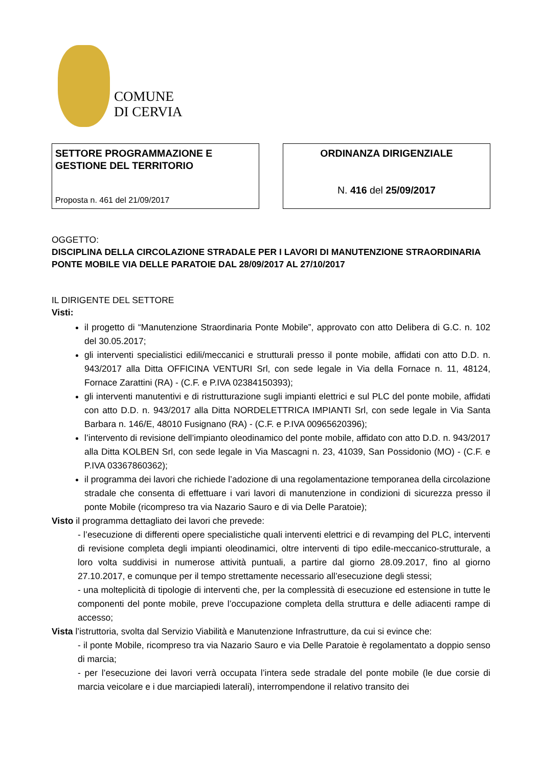COMUNE
DI CERVIA
SETTORE PROGRAMMAZIONE E
GESTIONE DEL TERRITORIO
Proposta n. 461 del 21/09/2017
ORDINANZA DIRIGENZIALE
N. 416 del 25/09/2017
OGGETTO:
DISCIPLINA DELLA CIRCOLAZIONE STRADALE PER I LAVORI DI MANUTENZIONE STRAORDINARIA PONTE MOBILE VIA DELLE PARATOIE DAL 28/09/2017 AL 27/10/2017
IL DIRIGENTE DEL SETTORE
Visti:
il progetto di “Manutenzione Straordinaria Ponte Mobile”, approvato con atto Delibera di G.C. n. 102 del 30.05.2017;
gli interventi specialistici edili/meccanici e strutturali presso il ponte mobile, affidati con atto D.D. n. 943/2017 alla Ditta OFFICINA VENTURI Srl, con sede legale in Via della Fornace n. 11, 48124, Fornace Zarattini (RA) - (C.F. e P.IVA 02384150393);
gli interventi manutentivi e di ristrutturazione sugli impianti elettrici e sul PLC del ponte mobile, affidati con atto D.D. n. 943/2017 alla Ditta NORDELETTRICA IMPIANTI Srl, con sede legale in Via Santa Barbara n. 146/E, 48010 Fusignano (RA) - (C.F. e P.IVA 00965620396);
l’intervento di revisione dell’impianto oleodinamico del ponte mobile, affidato con atto D.D. n. 943/2017 alla Ditta KOLBEN Srl, con sede legale in Via Mascagni n. 23, 41039, San Possidonio (MO) - (C.F. e P.IVA 03367860362);
il programma dei lavori che richiede l’adozione di una regolamentazione temporanea della circolazione stradale che consenta di effettuare i vari lavori di manutenzione in condizioni di sicurezza presso il ponte Mobile (ricompreso tra via Nazario Sauro e di via Delle Paratoie);
Visto il programma dettagliato dei lavori che prevede:
- l’esecuzione di differenti opere specialistiche quali interventi elettrici e di revamping del PLC, interventi di revisione completa degli impianti oleodinamici, oltre interventi di tipo edile-meccanico-strutturale, a loro volta suddivisi in numerose attività puntuali, a partire dal giorno 28.09.2017, fino al giorno 27.10.2017, e comunque per il tempo strettamente necessario all’esecuzione degli stessi;
- una molteplicità di tipologie di interventi che, per la complessità di esecuzione ed estensione in tutte le componenti del ponte mobile, preve l’occupazione completa della struttura e delle adiacenti rampe di accesso;
Vista l’istruttoria, svolta dal Servizio Viabilità e Manutenzione Infrastrutture, da cui si evince che:
- il ponte Mobile, ricompreso tra via Nazario Sauro e via Delle Paratoie è regolamentato a doppio senso di marcia;
- per l’esecuzione dei lavori verrà occupata l’intera sede stradale del ponte mobile (le due corsie di marcia veicolare e i due marciapiedi laterali), interrompendone il relativo transito dei